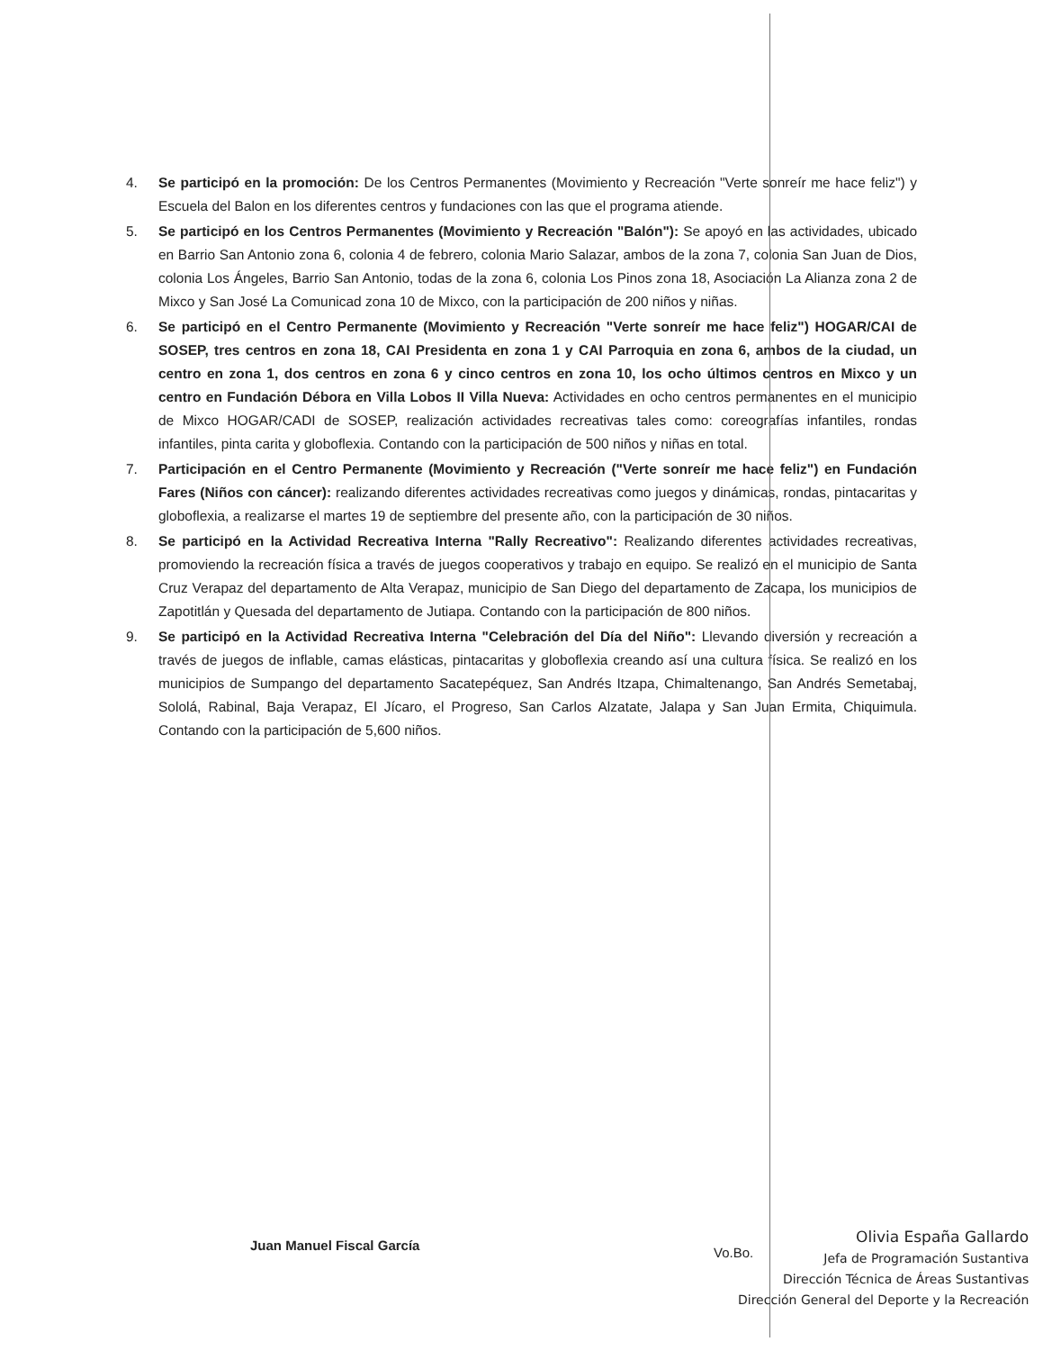4. Se participó en la promoción: De los Centros Permanentes (Movimiento y Recreación "Verte sonreír me hace feliz") y Escuela del Balon en los diferentes centros y fundaciones con las que el programa atiende.
5. Se participó en los Centros Permanentes (Movimiento y Recreación "Balón"): Se apoyó en las actividades, ubicado en Barrio San Antonio zona 6, colonia 4 de febrero, colonia Mario Salazar, ambos de la zona 7, colonia San Juan de Dios, colonia Los Ángeles, Barrio San Antonio, todas de la zona 6, colonia Los Pinos zona 18, Asociación La Alianza zona 2 de Mixco y San José La Comunicad zona 10 de Mixco, con la participación de 200 niños y niñas.
6. Se participó en el Centro Permanente (Movimiento y Recreación "Verte sonreír me hace feliz") HOGAR/CAI de SOSEP, tres centros en zona 18, CAI Presidenta en zona 1 y CAI Parroquia en zona 6, ambos de la ciudad, un centro en zona 1, dos centros en zona 6 y cinco centros en zona 10, los ocho últimos centros en Mixco y un centro en Fundación Débora en Villa Lobos II Villa Nueva: Actividades en ocho centros permanentes en el municipio de Mixco HOGAR/CADI de SOSEP, realización actividades recreativas tales como: coreografías infantiles, rondas infantiles, pinta carita y globoflexia. Contando con la participación de 500 niños y niñas en total.
7. Participación en el Centro Permanente (Movimiento y Recreación ("Verte sonreír me hace feliz") en Fundación Fares (Niños con cáncer): realizando diferentes actividades recreativas como juegos y dinámicas, rondas, pintacaritas y globoflexia, a realizarse el martes 19 de septiembre del presente año, con la participación de 30 niños.
8. Se participó en la Actividad Recreativa Interna "Rally Recreativo": Realizando diferentes actividades recreativas, promoviendo la recreación física a través de juegos cooperativos y trabajo en equipo. Se realizó en el municipio de Santa Cruz Verapaz del departamento de Alta Verapaz, municipio de San Diego del departamento de Zacapa, los municipios de Zapotitlán y Quesada del departamento de Jutiapa. Contando con la participación de 800 niños.
9. Se participó en la Actividad Recreativa Interna "Celebración del Día del Niño": Llevando diversión y recreación a través de juegos de inflable, camas elásticas, pintacaritas y globoflexia creando así una cultura física. Se realizó en los municipios de Sumpango del departamento Sacatepéquez, San Andrés Itzapa, Chimaltenango, San Andrés Semetabaj, Sololá, Rabinal, Baja Verapaz, El Jícaro, el Progreso, San Carlos Alzatate, Jalapa y San Juan Ermita, Chiquimula. Contando con la participación de 5,600 niños.
Juan Manuel Fiscal García Vo.Bo.
Olivia España Gallardo
Jefa de Programación Sustantiva
Dirección Técnica de Áreas Sustantivas
Dirección General del Deporte y la Recreación